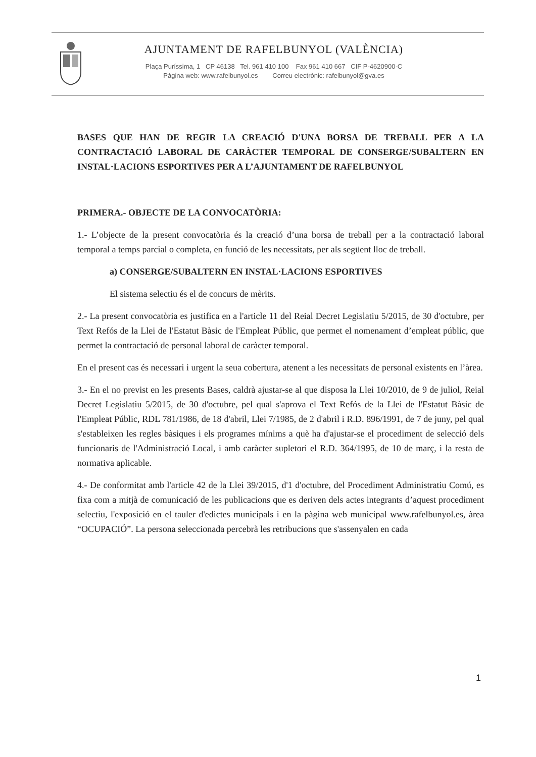AJUNTAMENT DE RAFELBUNYOL (VALÈNCIA)
Plaça Puríssima, 1 CP 46138 Tel. 961 410 100 Fax 961 410 667 CIF P-4620900-C
Pàgina web: www.rafelbunyol.es Correu electrònic: rafelbunyol@gva.es
BASES QUE HAN DE REGIR LA CREACIÓ D'UNA BORSA DE TREBALL PER A LA CONTRACTACIÓ LABORAL DE CARÀCTER TEMPORAL DE CONSERGE/SUBALTERN EN INSTAL·LACIONS ESPORTIVES PER A L’AJUNTAMENT DE RAFELBUNYOL
PRIMERA.- OBJECTE DE LA CONVOCATÒRIA:
1.- L’objecte de la present convocatòria és la creació d’una borsa de treball per a la contractació laboral temporal a temps parcial o completa, en funció de les necessitats, per als següent lloc de treball.
a) CONSERGE/SUBALTERN EN INSTAL·LACIONS ESPORTIVES
El sistema selectiu és el de concurs de mèrits.
2.- La present convocatòria es justifica en a l'article 11 del Reial Decret Legislatiu 5/2015, de 30 d'octubre, per Text Refós de la Llei de l'Estatut Bàsic de l'Empleat Públic, que permet el nomenament d’empleat públic, que permet la contractació de personal laboral de caràcter temporal.
En el present cas és necessari i urgent la seua cobertura, atenent a les necessitats de personal existents en l’àrea.
3.- En el no previst en les presents Bases, caldrà ajustar-se al que disposa la Llei 10/2010, de 9 de juliol, Reial Decret Legislatiu 5/2015, de 30 d'octubre, pel qual s'aprova el Text Refós de la Llei de l'Estatut Bàsic de l'Empleat Públic, RDL 781/1986, de 18 d'abril, Llei 7/1985, de 2 d'abril i R.D. 896/1991, de 7 de juny, pel qual s'estableixen les regles bàsiques i els programes mínims a què ha d'ajustar-se el procediment de selecció dels funcionaris de l'Administració Local, i amb caràcter supletori el R.D. 364/1995, de 10 de març, i la resta de normativa aplicable.
4.- De conformitat amb l'article 42 de la Llei 39/2015, d'1 d'octubre, del Procediment Administratiu Comú, es fixa com a mitjà de comunicació de les publicacions que es deriven dels actes integrants d’aquest procediment selectiu, l'exposició en el tauler d'edictes municipals i en la pàgina web municipal www.rafelbunyol.es, àrea “OCUPACIÓ”. La persona seleccionada percebrà les retribucions que s'assenyalen en cada
1